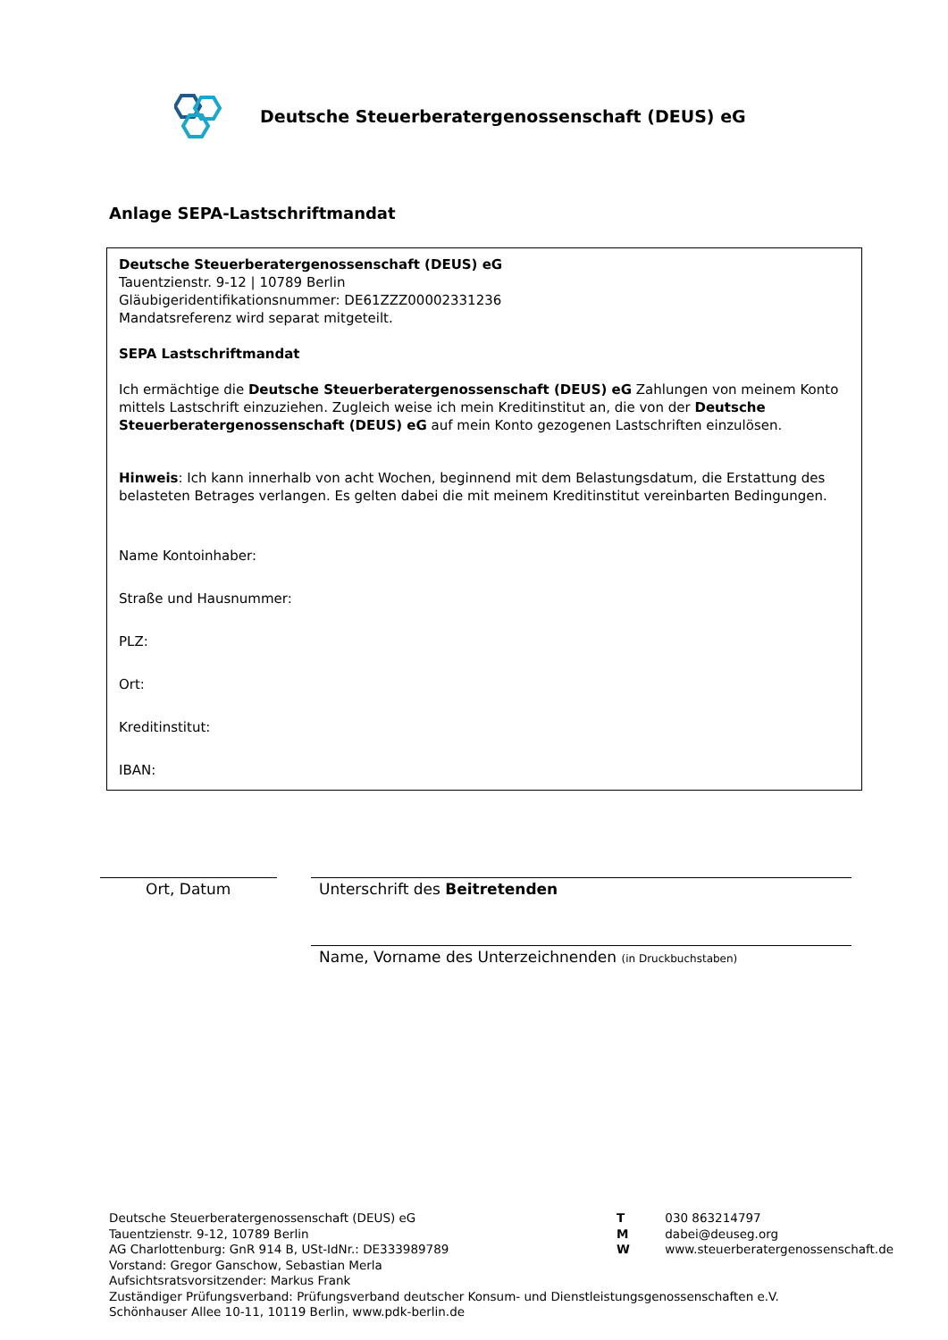Deutsche Steuerberatergenossenschaft (DEUS) eG
Anlage SEPA-Lastschriftmandat
Deutsche Steuerberatergenossenschaft (DEUS) eG
Tauentzienstr. 9-12 | 10789 Berlin
Gläubigeridentifikationsnummer: DE61ZZZ00002331236
Mandatsreferenz wird separat mitgeteilt.
SEPA Lastschriftmandat
Ich ermächtige die Deutsche Steuerberatergenossenschaft (DEUS) eG Zahlungen von meinem Konto mittels Lastschrift einzuziehen. Zugleich weise ich mein Kreditinstitut an, die von der Deutsche Steuerberatergenossenschaft (DEUS) eG auf mein Konto gezogenen Lastschriften einzulösen.
Hinweis: Ich kann innerhalb von acht Wochen, beginnend mit dem Belastungsdatum, die Erstattung des belasteten Betrages verlangen. Es gelten dabei die mit meinem Kreditinstitut vereinbarten Bedingungen.
Name Kontoinhaber:
Straße und Hausnummer:
PLZ:
Ort:
Kreditinstitut:
IBAN:
Ort, Datum Unterschrift des Beitretenden
Name, Vorname des Unterzeichnenden (in Druckbuchstaben)
Deutsche Steuerberatergenossenschaft (DEUS) eG
Tauentzienstr. 9-12, 10789 Berlin
AG Charlottenburg: GnR 914 B, USt-IdNr.: DE333989789
Vorstand: Gregor Ganschow, Sebastian Merla
Aufsichtsratsvorsitzender: Markus Frank
Zuständiger Prüfungsverband: Prüfungsverband deutscher Konsum- und Dienstleistungsgenossenschaften e.V.
Schönhauser Allee 10-11, 10119 Berlin, www.pdk-berlin.de
T 030 863214797
M dabei@deuseg.org
W www.steuerberatergenossenschaft.de